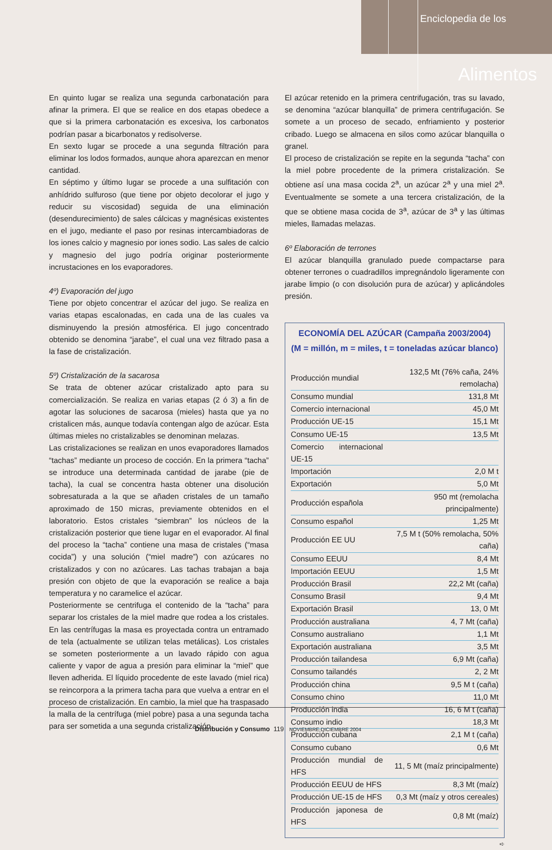Enciclopedia de los
Alimentos
En quinto lugar se realiza una segunda carbonatación para afinar la primera. El que se realice en dos etapas obedece a que si la primera carbonatación es excesiva, los carbonatos podrían pasar a bicarbonatos y redisolverse.
En sexto lugar se procede a una segunda filtración para eliminar los lodos formados, aunque ahora aparezcan en menor cantidad.
En séptimo y último lugar se procede a una sulfitación con anhídrido sulfuroso (que tiene por objeto decolorar el jugo y reducir su viscosidad) seguida de una eliminación (desendurecimiento) de sales cálcicas y magnésicas existentes en el jugo, mediante el paso por resinas intercambiadoras de los iones calcio y magnesio por iones sodio. Las sales de calcio y magnesio del jugo podría originar posteriormente incrustaciones en los evaporadores.
4º) Evaporación del jugo
Tiene por objeto concentrar el azúcar del jugo. Se realiza en varias etapas escalonadas, en cada una de las cuales va disminuyendo la presión atmosférica. El jugo concentrado obtenido se denomina “jarabe”, el cual una vez filtrado pasa a la fase de cristalización.
5º) Cristalización de la sacarosa
Se trata de obtener azúcar cristalizado apto para su comercialización. Se realiza en varias etapas (2 ó 3) a fin de agotar las soluciones de sacarosa (mieles) hasta que ya no cristalicen más, aunque todavía contengan algo de azúcar. Esta últimas mieles no cristalizables se denominan melazas.
Las cristalizaciones se realizan en unos evaporadores llamados “tachas” mediante un proceso de cocción. En la primera “tacha” se introduce una determinada cantidad de jarabe (pie de tacha), la cual se concentra hasta obtener una disolución sobresaturada a la que se añaden cristales de un tamaño aproximado de 150 micras, previamente obtenidos en el laboratorio. Estos cristales “siembran” los núcleos de la cristalización posterior que tiene lugar en el evaporador. Al final del proceso la “tacha” contiene una masa de cristales (“masa cocida”) y una solución (“miel madre”) con azúcares no cristalizados y con no azúcares. Las tachas trabajan a baja presión con objeto de que la evaporación se realice a baja temperatura y no caramelice el azúcar.
Posteriormente se centrifuga el contenido de la “tacha” para separar los cristales de la miel madre que rodea a los cristales. En las centrífugas la masa es proyectada contra un entramado de tela (actualmente se utilizan telas metálicas). Los cristales se someten posteriormente a un lavado rápido con agua caliente y vapor de agua a presión para eliminar la “miel” que lleven adherida. El líquido procedente de este lavado (miel rica) se reincorpora a la primera tacha para que vuelva a entrar en el proceso de cristalización. En cambio, la miel que ha traspasado la malla de la centrífuga (miel pobre) pasa a una segunda tacha para ser sometida a una segunda cristalización.
El azúcar retenido en la primera centrifugación, tras su lavado, se denomina “azúcar blanquilla” de primera centrifugación. Se somete a un proceso de secado, enfriamiento y posterior cribado. Luego se almacena en silos como azúcar blanquilla o granel.
El proceso de cristalización se repite en la segunda “tacha” con la miel pobre procedente de la primera cristalización. Se obtiene así una masa cocida 2<sup>a</sup>, un azúcar 2<sup>a</sup> y una miel 2<sup>a</sup>. Eventualmente se somete a una tercera cristalización, de la que se obtiene masa cocida de 3<sup>a</sup>, azúcar de 3<sup>a</sup> y las últimas mieles, llamadas melazas.
6º Elaboración de terrones
El azúcar blanquilla granulado puede compactarse para obtener terrones o cuadradillos impregnándolo ligeramente con jarabe limpio (o con disolución pura de azúcar) y aplicándoles presión.
ECONOMÍA DEL AZÚCAR (Campaña 2003/2004)
(M = millón, m = miles, t = toneladas azúcar blanco)
| Producción mundial | 132,5 Mt (76% caña, 24% remolacha) |
| Consumo mundial | 131,8 Mt |
| Comercio internacional | 45,0 Mt |
| Producción UE-15 | 15,1 Mt |
| Consumo UE-15 | 13,5 Mt |
| Comercio internacional UE-15 | |
| Importación | 2,0 M t |
| Exportación | 5,0 Mt |
| Producción española | 950 mt (remolacha principalmente) |
| Consumo español | 1,25 Mt |
| Producción EE UU | 7,5 M t (50% remolacha, 50% caña) |
| Consumo EEUU | 8,4 Mt |
| Importación EEUU | 1,5 Mt |
| Producción Brasil | 22,2 Mt (caña) |
| Consumo Brasil | 9,4 Mt |
| Exportación Brasil | 13, 0 Mt |
| Producción australiana | 4, 7 Mt (caña) |
| Consumo australiano | 1,1 Mt |
| Exportación australiana | 3,5 Mt |
| Producción tailandesa | 6,9 Mt (caña) |
| Consumo tailandés | 2, 2 Mt |
| Producción china | 9,5 M t (caña) |
| Consumo chino | 11,0 Mt |
| Producción india | 16, 6 M t (caña) |
| Consumo indio | 18,3 Mt |
| Producción cubana | 2,1 M t (caña) |
| Consumo cubano | 0,6 Mt |
| Producción mundial de HFS | 11, 5 Mt (maíz principalmente) |
| Producción EEUU de HFS | 8,3 Mt (maíz) |
| Producción UE-15 de HFS | 0,3 Mt (maíz y otros cereales) |
| Producción japonesa de HFS | 0,8 Mt (maíz) |
➪
Distribución y Consumo 119 NOVIEMBRE-DICIEMBRE 2004